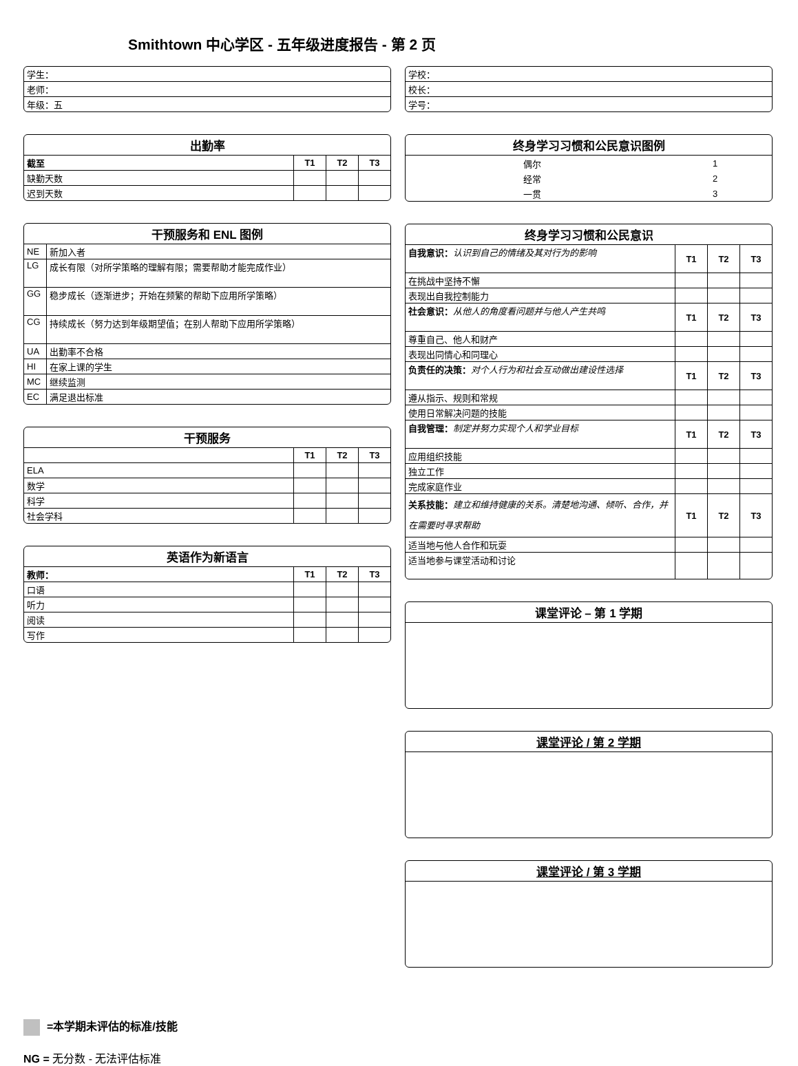Smithtown 中心学区 - 五年级进度报告 - 第 2 页
| 学生： |
| 老师： |
| 年级：五 |
出勤率
| 截至 | T1 | T2 | T3 |
| 缺勤天数 | | | |
| 迟到天数 | | | |
干预服务和 ENL 图例
| NE | 新加入者 |
| LG | 成长有限（对所学策略的理解有限；需要帮助才能完成作业） |
| GG | 稳步成长（逐渐进步；开始在频繁的帮助下应用所学策略） |
| CG | 持续成长（努力达到年级期望值；在别人帮助下应用所学策略） |
| UA | 出勤率不合格 |
| HI | 在家上课的学生 |
| MC | 继续监测 |
| EC | 满足退出标准 |
干预服务
| | T1 | T2 | T3 |
| ELA | | | |
| 数学 | | | |
| 科学 | | | |
| 社会学科 | | | |
英语作为新语言
| 教师： | T1 | T2 | T3 |
| 口语 | | | |
| 听力 | | | |
| 阅读 | | | |
| 写作 | | | |
| 学校： |
| 校长： |
| 学号： |
终身学习习惯和公民意识图例
| 偶尔 | 1 |
| 经常 | 2 |
| 一贯 | 3 |
终身学习习惯和公民意识
| 自我意识： 认识到自己的情绪及其对行为的影响 | T1 | T2 | T3 |
| 在挑战中坚持不懈 | | | |
| 表现出自我控制能力 | | | |
| 社会意识： 从他人的角度看问题并与他人产生共鸣 | T1 | T2 | T3 |
| 尊重自己、他人和财产 | | | |
| 表现出同情心和同理心 | | | |
| 负责任的决策： 对个人行为和社会互动做出建设性选择 | T1 | T2 | T3 |
| 遵从指示、规则和常规 | | | |
| 使用日常解决问题的技能 | | | |
| 自我管理： 制定并努力实现个人和学业目标 | T1 | T2 | T3 |
| 应用组织技能 | | | |
| 独立工作 | | | |
| 完成家庭作业 | | | |
| 关系技能： 建立和维持健康的关系。清楚地沟通、倾听、合作，并在需要时寻求帮助 | T1 | T2 | T3 |
| 适当地与他人合作和玩耍 | | | |
| 适当地参与课堂活动和讨论 | | | |
课堂评论 – 第 1 学期
课堂评论 / 第 2 学期
课堂评论 / 第 3 学期
=本学期未评估的标准/技能
NG = 无分数 - 无法评估标准